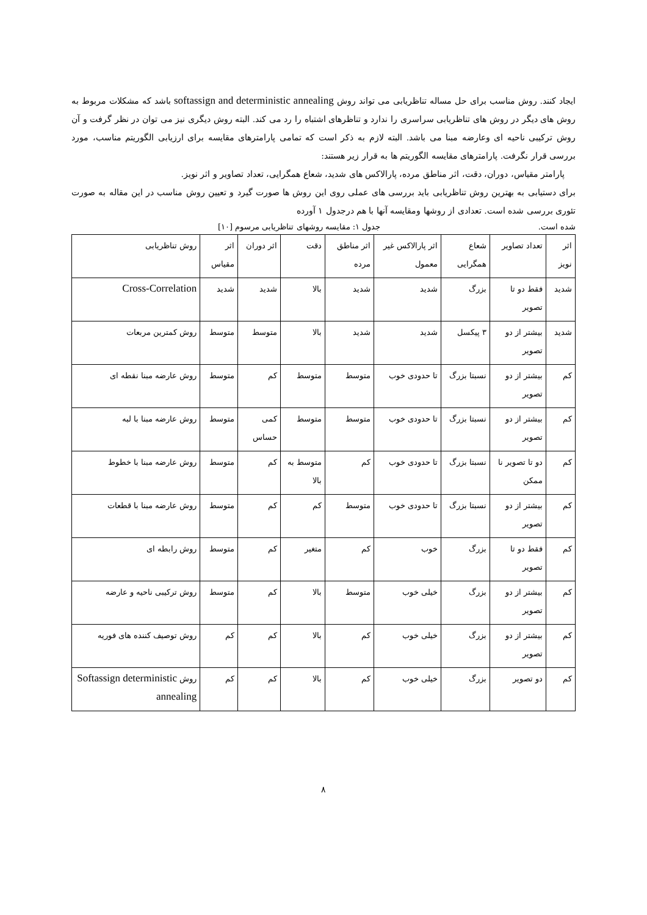ایجاد کنند. روش مناسب برای حل مساله تناظریابی می تواند روش softassign and deterministic annealing باشد که مشکلات مربوط به روش های دیگر در روش های تناظریابی سراسری را ندارد و تناظرهای اشتباه را رد می کند. البته روش دیگری نیز می توان در نظر گرفت و آن روش ترکیبی ناحیه ای وعارضه مبنا می باشد. البته لازم به ذکر است که تمامی پارامترهای مقایسه برای ارزیابی الگوریتم مناسب، مورد بررسی قرار نگرفت. پارامترهای مقایسه الگوریتم ها به قرار زیر هستند:
پارامتر مقیاس، دوران، دقت، اثر مناطق مرده، پارالاکس های شدید، شعاع همگرایی، تعداد تصاویر و اثر نویز.
برای دستیابی به بهترین روش تناظریابی باید بررسی های عملی روی این روش ها صورت گیرد و تعیین روش مناسب در این مقاله به صورت تئوری بررسی شده است. تعدادی از روشها ومقایسه آنها با هم درجدول ۱ آورده
شده است. جدول ۱: مقایسه روشهای تناظریابی مرسوم [۱۰]
| اثر نویز | تعداد تصاویر | شعاع همگرایی | اثر پارالاکس غیر معمول | اثر مناطق مرده | دقت | اثر دوران | اثر مقیاس | روش تناظریابی |
| شدید | فقط دو تا تصویر | بزرگ | شدید | شدید | بالا | شدید | شدید | Cross-Correlation |
| شدید | بیشتر از دو تصویر | ۳ پیکسل | شدید | شدید | بالا | متوسط | متوسط | روش کمترین مربعات |
| کم | بیشتر از دو تصویر | نسبتا بزرگ | تا حدودی خوب | متوسط | متوسط | کم | متوسط | روش عارضه مبنا نقطه ای |
| کم | بیشتر از دو تصویر | نسبتا بزرگ | تا حدودی خوب | متوسط | متوسط | کمی حساس | متوسط | روش عارضه مبنا با لبه |
| کم | دو تا تصویر نا ممکن | نسبتا بزرگ | تا حدودی خوب | کم | متوسط به بالا | کم | متوسط | روش عارضه مبنا با خطوط |
| کم | بیشتر از دو تصویر | نسبتا بزرگ | تا حدودی خوب | متوسط | کم | کم | متوسط | روش عارضه مبنا با قطعات |
| کم | فقط دو تا تصویر | بزرگ | خوب | کم | متغیر | کم | متوسط | روش رابطه ای |
| کم | بیشتر از دو تصویر | بزرگ | خیلی خوب | متوسط | بالا | کم | متوسط | روش ترکیبی ناحیه و عارضه |
| کم | بیشتر از دو تصویر | بزرگ | خیلی خوب | کم | بالا | کم | کم | روش توصیف کننده های فوریه |
| کم | دو تصویر | بزرگ | خیلی خوب | کم | بالا | کم | کم | روش Softassign deterministic annealing |
۸